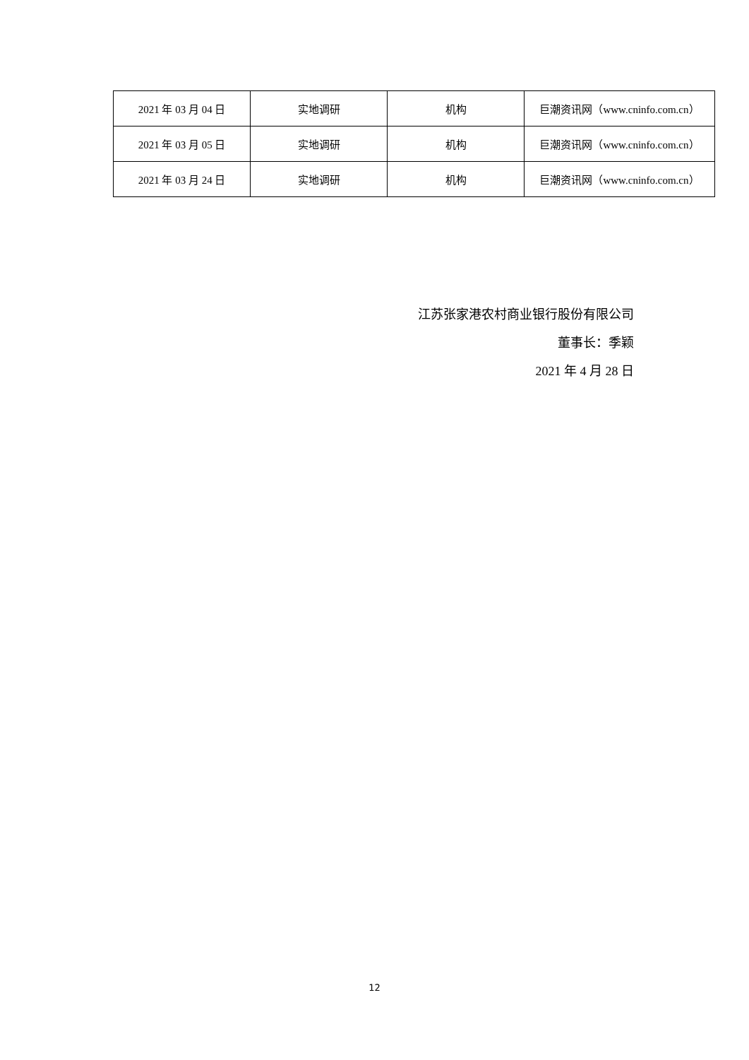| 2021 年 03 月 04 日 | 实地调研 | 机构 | 巨潮资讯网（www.cninfo.com.cn） |
| 2021 年 03 月 05 日 | 实地调研 | 机构 | 巨潮资讯网（www.cninfo.com.cn） |
| 2021 年 03 月 24 日 | 实地调研 | 机构 | 巨潮资讯网（www.cninfo.com.cn） |
江苏张家港农村商业银行股份有限公司
董事长：季颖
2021 年 4 月 28 日
12